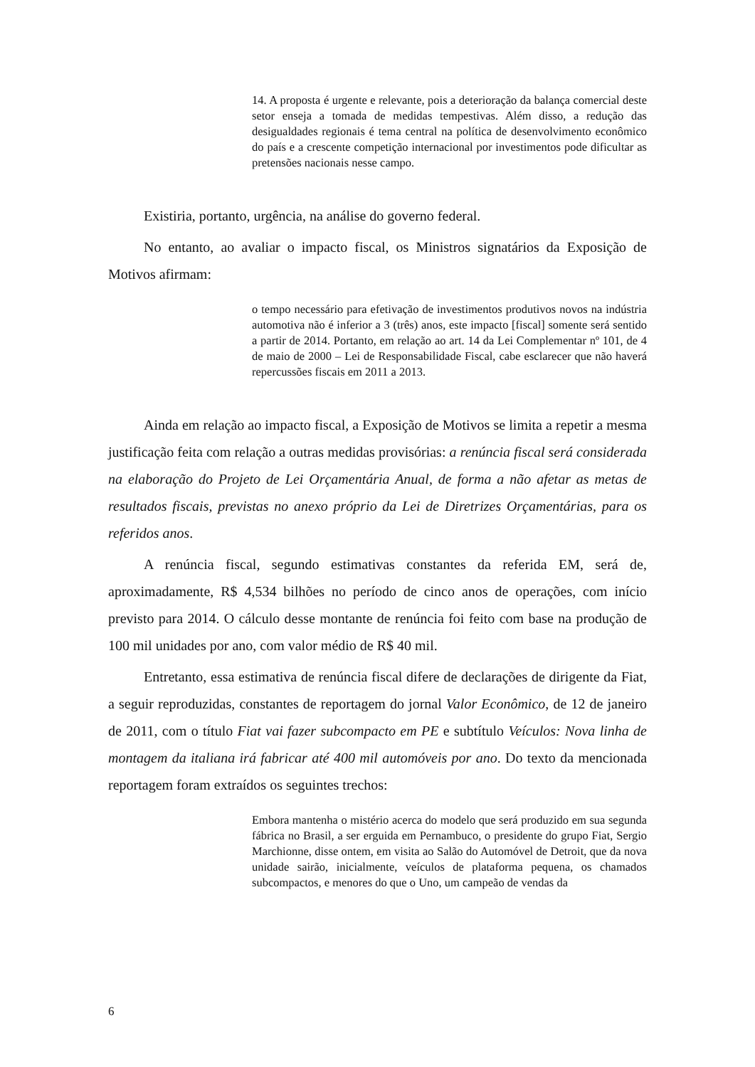14. A proposta é urgente e relevante, pois a deterioração da balança comercial deste setor enseja a tomada de medidas tempestivas. Além disso, a redução das desigualdades regionais é tema central na política de desenvolvimento econômico do país e a crescente competição internacional por investimentos pode dificultar as pretensões nacionais nesse campo.
Existiria, portanto, urgência, na análise do governo federal.
No entanto, ao avaliar o impacto fiscal, os Ministros signatários da Exposição de Motivos afirmam:
o tempo necessário para efetivação de investimentos produtivos novos na indústria automotiva não é inferior a 3 (três) anos, este impacto [fiscal] somente será sentido a partir de 2014. Portanto, em relação ao art. 14 da Lei Complementar nº 101, de 4 de maio de 2000 – Lei de Responsabilidade Fiscal, cabe esclarecer que não haverá repercussões fiscais em 2011 a 2013.
Ainda em relação ao impacto fiscal, a Exposição de Motivos se limita a repetir a mesma justificação feita com relação a outras medidas provisórias: a renúncia fiscal será considerada na elaboração do Projeto de Lei Orçamentária Anual, de forma a não afetar as metas de resultados fiscais, previstas no anexo próprio da Lei de Diretrizes Orçamentárias, para os referidos anos.
A renúncia fiscal, segundo estimativas constantes da referida EM, será de, aproximadamente, R$ 4,534 bilhões no período de cinco anos de operações, com início previsto para 2014. O cálculo desse montante de renúncia foi feito com base na produção de 100 mil unidades por ano, com valor médio de R$ 40 mil.
Entretanto, essa estimativa de renúncia fiscal difere de declarações de dirigente da Fiat, a seguir reproduzidas, constantes de reportagem do jornal Valor Econômico, de 12 de janeiro de 2011, com o título Fiat vai fazer subcompacto em PE e subtítulo Veículos: Nova linha de montagem da italiana irá fabricar até 400 mil automóveis por ano. Do texto da mencionada reportagem foram extraídos os seguintes trechos:
Embora mantenha o mistério acerca do modelo que será produzido em sua segunda fábrica no Brasil, a ser erguida em Pernambuco, o presidente do grupo Fiat, Sergio Marchionne, disse ontem, em visita ao Salão do Automóvel de Detroit, que da nova unidade sairão, inicialmente, veículos de plataforma pequena, os chamados subcompactos, e menores do que o Uno, um campeão de vendas da
6